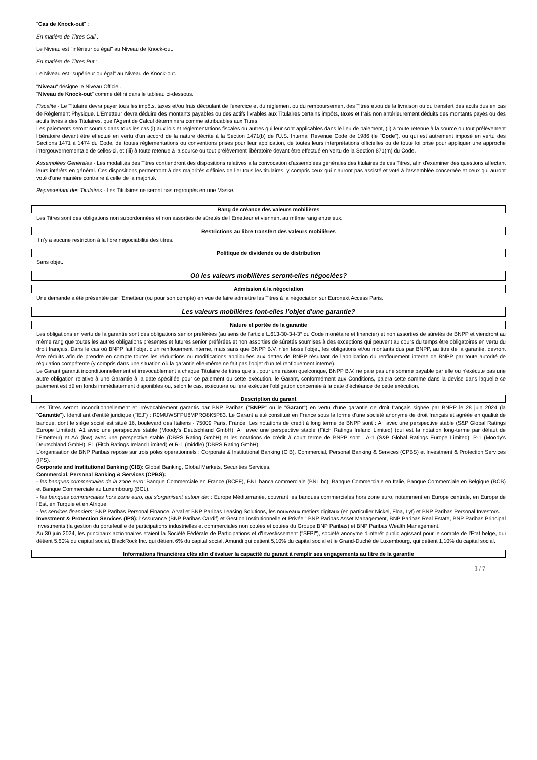"Cas de Knock-out" :
En matière de Titres Call :
Le Niveau est "inférieur ou égal" au Niveau de Knock-out.
En matière de Titres Put :
Le Niveau est "supérieur ou égal" au Niveau de Knock-out.
"Niveau" désigne le Niveau Officiel.
"Niveau de Knock-out" comme défini dans le tableau ci-dessous.
Fiscalité - Le Titulaire devra payer tous les impôts, taxes et/ou frais découlant de l'exercice et du règlement ou du remboursement des Titres et/ou de la livraison ou du transfert des actifs dus en cas de Règlement Physique. L'Emetteur devra déduire des montants payables ou des actifs livrables aux Titulaires certains impôts, taxes et frais non antérieurement déduits des montants payés ou des actifs livrés à des Titulaires, que l'Agent de Calcul déterminera comme attribuables aux Titres.
Les paiements seront soumis dans tous les cas (i) aux lois et réglementations fiscales ou autres qui leur sont applicables dans le lieu de paiement, (ii) à toute retenue à la source ou tout prélèvement libératoire devant être effectué en vertu d'un accord de la nature décrite à la Section 1471(b) de l'U.S. Internal Revenue Code de 1986 (le "Code"), ou qui est autrement imposé en vertu des Sections 1471 à 1474 du Code, de toutes réglementations ou conventions prises pour leur application, de toutes leurs interprétations officielles ou de toute loi prise pour appliquer une approche intergouvernementale de celles-ci, et (iii) à toute retenue à la source ou tout prélèvement libératoire devant être effectué en vertu de la Section 871(m) du Code.
Assemblées Générales - Les modalités des Titres contiendront des dispositions relatives à la convocation d'assemblées générales des titulaires de ces Titres, afin d'examiner des questions affectant leurs intérêts en général. Ces dispositions permettront à des majorités définies de lier tous les titulaires, y compris ceux qui n'auront pas assisté et voté à l'assemblée concernée et ceux qui auront voté d'une manière contraire à celle de la majorité.
Représentant des Titulaires - Les Titulaires ne seront pas regroupés en une Masse.
Rang de créance des valeurs mobilières
Les Titres sont des obligations non subordonnées et non assorties de sûretés de l'Emetteur et viennent au même rang entre eux.
Restrictions au libre transfert des valeurs mobilières
Il n'y a aucune restriction à la libre négociabilité des titres.
Politique de dividende ou de distribution
Sans objet.
Où les valeurs mobilières seront-elles négociées?
Admission à la négociation
Une demande a été présentée par l'Emetteur (ou pour son compte) en vue de faire admettre les Titres à la négociation sur Euronext Access Paris.
Les valeurs mobilières font-elles l'objet d'une garantie?
Nature et portée de la garantie
Les obligations en vertu de la garantie sont des obligations senior préférées (au sens de l'article L.613-30-3-I-3° du Code monétaire et financier) et non assorties de sûretés de BNPP et viendront au même rang que toutes les autres obligations présentes et futures senior préférées et non assorties de sûretés soumises à des exceptions qui peuvent au cours du temps être obligatoires en vertu du droit français. Dans le cas où BNPP fait l'objet d'un renflouement interne, mais sans que BNPP B.V. n'en fasse l'objet, les obligations et/ou montants dus par BNPP, au titre de la garantie, devront être réduits afin de prendre en compte toutes les réductions ou modifications appliquées aux dettes de BNPP résultant de l'application du renflouement interne de BNPP par toute autorité de régulation compétente (y compris dans une situation où la garantie elle-même ne fait pas l'objet d'un tel renflouement interne).
Le Garant garantit inconditionnellement et irrévocablement à chaque Titulaire de titres que si, pour une raison quelconque, BNPP B.V. ne paie pas une somme payable par elle ou n'exécute pas une autre obligation relative à une Garantie à la date spécifiée pour ce paiement ou cette exécution, le Garant, conformément aux Conditions, paiera cette somme dans la devise dans laquelle ce paiement est dû en fonds immédiatement disponibles ou, selon le cas, exécutera ou fera exécuter l'obligation concernée à la date d'échéance de cette exécution.
Description du garant
Les Titres seront inconditionnellement et irrévocablement garantis par BNP Paribas ("BNPP" ou le "Garant") en vertu d'une garantie de droit français signée par BNPP le 28 juin 2024 (la "Garantie"). Identifiant d'entité juridique ("IEJ") : R0MUWSFPU8MPRO8K5P83. Le Garant a été constitué en France sous la forme d'une société anonyme de droit français et agréée en qualité de banque, dont le siège social est situé 16, boulevard des Italiens - 75009 Paris, France. Les notations de crédit à long terme de BNPP sont : A+ avec une perspective stable (S&P Global Ratings Europe Limited), A1 avec une perspective stable (Moody's Deutschland GmbH), A+ avec une perspective stable (Fitch Ratings Ireland Limited) (qui est la notation long-terme par défaut de l'Emetteur) et AA (low) avec une perspective stable (DBRS Rating GmbH) et les notations de crédit à court terme de BNPP sont : A-1 (S&P Global Ratings Europe Limited), P-1 (Moody's Deutschland GmbH), F1 (Fitch Ratings Ireland Limited) et R-1 (middle) (DBRS Rating GmbH).
L'organisation de BNP Paribas repose sur trois pôles opérationnels : Corporate & Institutional Banking (CIB), Commercial, Personal Banking & Services (CPBS) et Investment & Protection Services (IPS).
Corporate and Institutional Banking (CIB): Global Banking, Global Markets, Securities Services.
Commercial, Personal Banking & Services (CPBS):
- les banques commerciales de la zone euro: Banque Commerciale en France (BCEF), BNL banca commerciale (BNL bc), Banque Commerciale en Italie, Banque Commerciale en Belgique (BCB) et Banque Commerciale au Luxembourg (BCL).
- les banques commerciales hors zone euro, qui s'organisent autour de: : Europe Méditerranée, couvrant les banques commerciales hors zone euro, notamment en Europe centrale, en Europe de l'Est, en Turquie et en Afrique.
- les services financiers: BNP Paribas Personal Finance, Arval et BNP Paribas Leasing Solutions, les nouveaux métiers digitaux (en particulier Nickel, Floa, Lyf) et BNP Paribas Personal Investors.
Investment & Protection Services (IPS): l'Assurance (BNP Paribas Cardif) et Gestion Institutionnelle et Privée : BNP Paribas Asset Management, BNP Paribas Real Estate, BNP Paribas Principal Investments (la gestion du portefeuille de participations industrielles et commerciales non cotées et cotées du Groupe BNP Paribas) et BNP Paribas Wealth Management.
Au 30 juin 2024, les principaux actionnaires étaient la Société Fédérale de Participations et d'Investissement ("SFPI"), société anonyme d'intérêt public agissant pour le compte de l'Etat belge, qui détient 5,60% du capital social, BlackRock Inc. qui détient 6% du capital social, Amundi qui détient 5,10% du capital social et le Grand-Duché de Luxembourg, qui détient 1,10% du capital social.
Informations financières clés afin d'évaluer la capacité du garant à remplir ses engagements au titre de la garantie
3 / 7